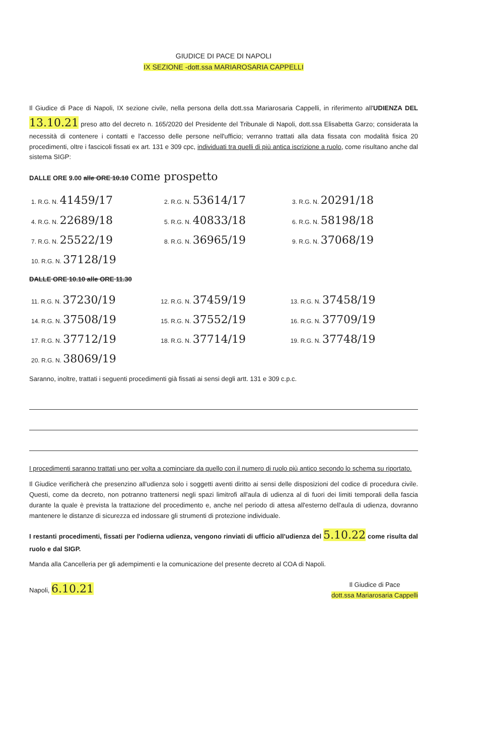GIUDICE DI PACE DI NAPOLI
IX SEZIONE -dott.ssa MARIAROSARIA CAPPELLI
Il Giudice di Pace di Napoli, IX sezione civile, nella persona della dott.ssa Mariarosaria Cappelli, in riferimento all'UDIENZA DEL 13.10.21 preso atto del decreto n. 165/2020 del Presidente del Tribunale di Napoli, dott.ssa Elisabetta Garzo; considerata la necessità di contenere i contatti e l'accesso delle persone nell'ufficio; verranno trattati alla data fissata con modalità fisica 20 procedimenti, oltre i fascicoli fissati ex art. 131 e 309 cpc, individuati tra quelli di più antica iscrizione a ruolo, come risultano anche dal sistema SIGP:
DALLE ORE 9.00 alle ORE 10.10 come prospetto
| 1. R.G. N. 41459/17 | 2. R.G. N. 53614/17 | 3. R.G. N. 20291/18 |
| 4. R.G. N. 22689/18 | 5. R.G. N. 40833/18 | 6. R.G. N. 58198/18 |
| 7. R.G. N. 25522/19 | 8. R.G. N. 36965/19 | 9. R.G. N. 37068/19 |
| 10. R.G. N. 37128/19 | | |
DALLE ORE 10.10 alle ORE 11.30
| 11. R.G. N. 37230/19 | 12. R.G. N. 37459/19 | 13. R.G. N. 37458/19 |
| 14. R.G. N. 37508/19 | 15. R.G. N. 37552/19 | 16. R.G. N. 37709/19 |
| 17. R.G. N. 37712/19 | 18. R.G. N. 37714/19 | 19. R.G. N. 37748/19 |
| 20. R.G. N. 38069/19 | | |
Saranno, inoltre, trattati i seguenti procedimenti già fissati ai sensi degli artt. 131 e 309 c.p.c.
I procedimenti saranno trattati uno per volta a cominciare da quello con il numero di ruolo più antico secondo lo schema su riportato.
Il Giudice verificherà che presenzino all'udienza solo i soggetti aventi diritto ai sensi delle disposizioni del codice di procedura civile. Questi, come da decreto, non potranno trattenersi negli spazi limitrofi all'aula di udienza al di fuori dei limiti temporali della fascia durante la quale è prevista la trattazione del procedimento e, anche nel periodo di attesa all'esterno dell'aula di udienza, dovranno mantenere le distanze di sicurezza ed indossare gli strumenti di protezione individuale.
I restanti procedimenti, fissati per l'odierna udienza, vengono rinviati di ufficio all'udienza del 5.10.22 come risulta dal ruolo e dal SIGP.
Manda alla Cancelleria per gli adempimenti e la comunicazione del presente decreto al COA di Napoli.
Napoli, 6.10.21
Il Giudice di Pace
dott.ssa Mariarosaria Cappelli